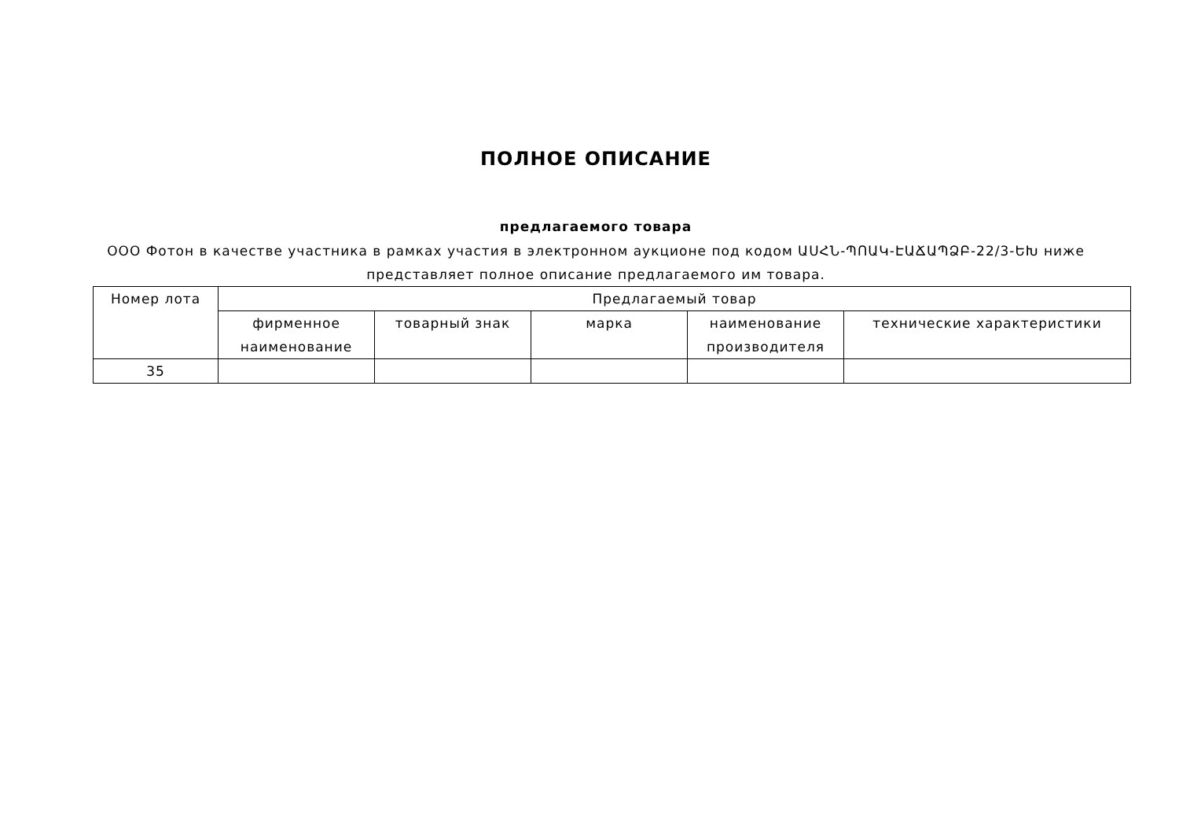ПОЛНОЕ ОПИСАНИЕ
предлагаемого товара
ООО Фотон в качестве участника в рамках участия в электронном аукционе под кодом ԱՍՀՆ-ՊՈԱԿ-ԷԱՃԱՊՁԲ-22/3-ԵԽ ниже представляет полное описание предлагаемого им товара.
| Номер лота | Предлагаемый товар | | | | |
| --- | --- | --- | --- | --- | --- |
| | фирменное наименование | товарный знак | марка | наименование производителя | технические характеристики |
| 35 | | | | | |